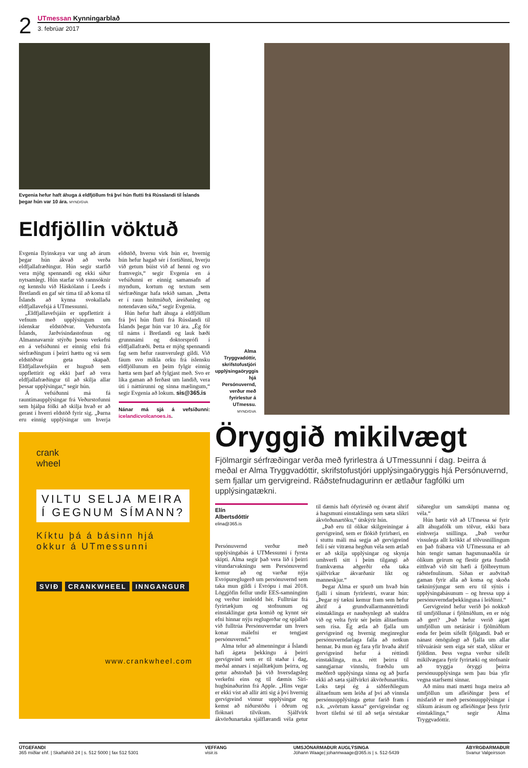2
UTmessan Kynningarblað
3. febrúar 2017
Evgenia hefur haft áhuga á eldfjöllum frá því hún flutti frá Rússlandi til Íslands þegar hún var 10 ára. MYND/GVA
Eldfjöllin vöktuð
Evgenia Ilyinskaya var ung að árum þegar hún ákvað að verða eldfjallafræðingur. Hún segir starfið vera mjög spennandi og ekki síður nytsamlegt. Hún starfar við rannsóknir og kennslu við Háskólann í Leeds í Bretlandi en gaf sér tíma til að koma til Íslands að kynna svokallaða eldfjallavefsjá á UTmessunni.
„Eldfjallavefsjáin er uppflettirit á vefnum með upplýsingum um íslenskar eldstöðvar. Veðurstofa Íslands, Jarðvísindastofnun og Almannavarnir stýrðu þessu verkefni en á vefsíðunni er einnig efni frá sérfræðingum í þeirri hættu og vá sem eldstöðvar geta skapað. Eldfjallavefsjáin er hugsuð sem uppflettirit og ekki þarf að vera eldfjallafræðingur til að skilja allar þessar upplýsingar,“ segir hún.
Á vefsíðunni má fá rauntímaupplýsingar frá Veðurstofunni sem hjálpa fólki að skilja hvað er að gerast í hverri eldstöð fyrir sig. „Þarna eru einnig upplýsingar um hverja eldstöð, hversu virk hún er, hvernig hún hefur hagað sér í fortíðinni, hverju við getum búist við af henni og svo framvegis,“ segir Evgenia en á vefsíðunni er einnig samansafn af myndum, kortum og textum sem sérfræðingar hafa tekið saman. „Þetta er í raun hnitmiðuð, áreiðanleg og notendavæn síða,“ segir Evgenia.
Hún hefur haft áhuga á eldfjöllum frá því hún flutti frá Rússlandi til Íslands þegar hún var 10 ára. „Ég fór til náms í Bretlandi og lauk bæði grunnnámi og doktorsprófi í eldfjallafræði. Þetta er mjög spennandi fag sem hefur raunverulegt gildi. Við fáum svo mikla orku frá íslensku eldfjöllunum en þeim fylgir einnig hætta sem þarf að fylgjast með. Svo er líka gaman að ferðast um landið, vera úti í náttúrunni og sinna mælingum,“ segir Evgenia að lokum. sis@365.is
Nánar má sjá á vefsíðunni: icelandicvolcanoes.is.
crank
wheel
VILTU SELJA MEIRA
Í GEGNUM SÍMANN?
Kíktu þá á básinn hjá
okkur á UTmessunni
SVIÐ CRANKWHEEL INNGANGUR
www.crankwheel.com
Alma Tryggvadóttir, skrifstofustjóri upplýsingaöryggis hjá Persónuvernd, verður með fyrirlestur á UTmessu. MYND/GVA
Öryggið mikilvægt
Fjölmargir sérfræðingar verða með fyrirlestra á UTmessunni í dag. Þeirra á meðal er Alma Tryggvadóttir, skrifstofustjóri upplýsingaöryggis hjá Persónuvernd, sem fjallar um gervigreind. Ráðstefnudagurinn er ætlaður fagfólki um upplýsingatækni.
Elín
Albertsdóttir
elina@365.is
Persónuvernd verður með upplýsingabás á UTMessunni í fyrsta skipti. Alma segir það vera lið í þeirri vitundarvakningu sem Persónuvernd kemur að og varðar nýja Evrópureglugerð um persónuvernd sem taka mun gildi í Evrópu í maí 2018. Löggjöfin fellur undir EES-samninginn og verður innleidd hér. Fulltrúar frá fyrirtækjum og stofnunum og einstaklingar geta komið og kynnt sér efni hinnar nýju reglugerðar og spjallað við fulltrúa Persónuverndar um hvers konar málefni er tengjast persónuvernd.“
Alma telur að almenningur á Íslandi hafi ágæta þekkingu á þeirri gervigreind sem er til staðar í dag, meðal annars í snjalltækjum þeirra, og getur aðstoðað þá við hversdagsleg verkefni eins og til dæmis Siri-hugbúnaðurinn frá Apple. „Hins vegar er ekki víst að allir átti sig á því hvernig gervigreind vinnur upplýsingar og kemst að niðurstöðu í öðrum og flóknari tilvikum. Sjálfvirk ákvörðunartaka sjálflærandi véla getur til dæmis haft ófyrirséð og óvænt áhrif á hagsmuni einstaklinga sem sæta slíkri ákvörðunartöku,“ útskýrir hún.
„Það eru til ólíkar skilgreiningar á gervigreind, sem er flókið fyrirbæri, en í stuttu máli má segja að gervigreind feli í sér vitræna hegðun véla sem ætlað er að skilja upplýsingar og skynja umhverfi sitt í þeim tilgangi að framkvæma aðgerðir eða taka sjálfvirkar ákvarðanir líkt og manneskjur.“
Þegar Alma er spurð um hvað hún fjalli í sínum fyrirlestri, svarar hún: „Þegar ný tækni kemur fram sem hefur áhrif á grundvallarmannréttindi einstaklinga er nauðsynlegt að staldra við og velta fyrir sér þeim álitaefnum sem rísa. Ég ætla að fjalla um gervigreind og hvernig meginreglur persónuverndarlaga falla að notkun hennar. Þá mun ég fara yfir hvaða áhrif gervigreind hefur á réttindi einstaklinga, m.a. rétt þeirra til sanngjarnar vinnslu, fræðslu um meðferð upplýsinga sinna og að þurfa ekki að sæta sjálfvirkri ákvörðunartöku. Loks tæpi ég á siðferðilegum álitaefnum sem leiða af því að vinnsla persónuupplýsinga getur farið fram í n.k. „svörtum kassa“ gervigreindar og hvort tilefni sé til að setja sérstakar siðareglur um samskipti manna og véla.“
Hún bætir við að UTmessa sé fyrir allt áhugafólk um tölvur, ekki bara einhverja snillinga. „Það verður vissulega allt krökkt af tölvusnillingum en það frábæra við UTmessuna er að hún tengir saman hagsmunaaðila úr ólíkum geirum og flestir geta fundið eitthvað við sitt hæfi á fjölbreyttum ráðstefnulínum. Síðan er auðvitað gaman fyrir alla að koma og skoða tækninýjungar sem eru til sýnis í upplýsingabásunum – og hressa upp á persónuverndarþekkinguna í leiðinni.“
Gervigreind hefur verið þó nokkuð til umfjöllunar í fjölmiðlum, en er nóg að gert? „Það hefur verið ágæt umfjöllun um netárásir í fjölmiðlum enda fer þeim sífellt fjölgandi. Það er nánast ómögulegt að fjalla um allar tölvuárásir sem eiga sér stað, slíkur er fjöldinn. Þess vegna verður sífellt mikilvægara fyrir fyrirtæki og stofnanir að tryggja öryggi þeirra persónuupplýsinga sem þau búa yfir vegna starfsemi sinnar.
Að mínu mati mætti huga meira að umfjöllun um afleiðingar þess ef misfarið er með persónuupplýsingar í slíkum árásum og afleiðingar þess fyrir einstaklinga,“ segir Alma Tryggvadóttir.
ÚTGEFANDI
365 miðlar ehf. | Skaftahlíð 24 | s. 512 5000 | fax 512 5301
VEFFANG
visir.is
UMSJÓNARMAÐUR AUGLÝSINGA
Jóhann Waage| johannwaage@365.is | s. 512-5439
ÁBYRGÐARMAÐUR
Svanur Valgeirsson